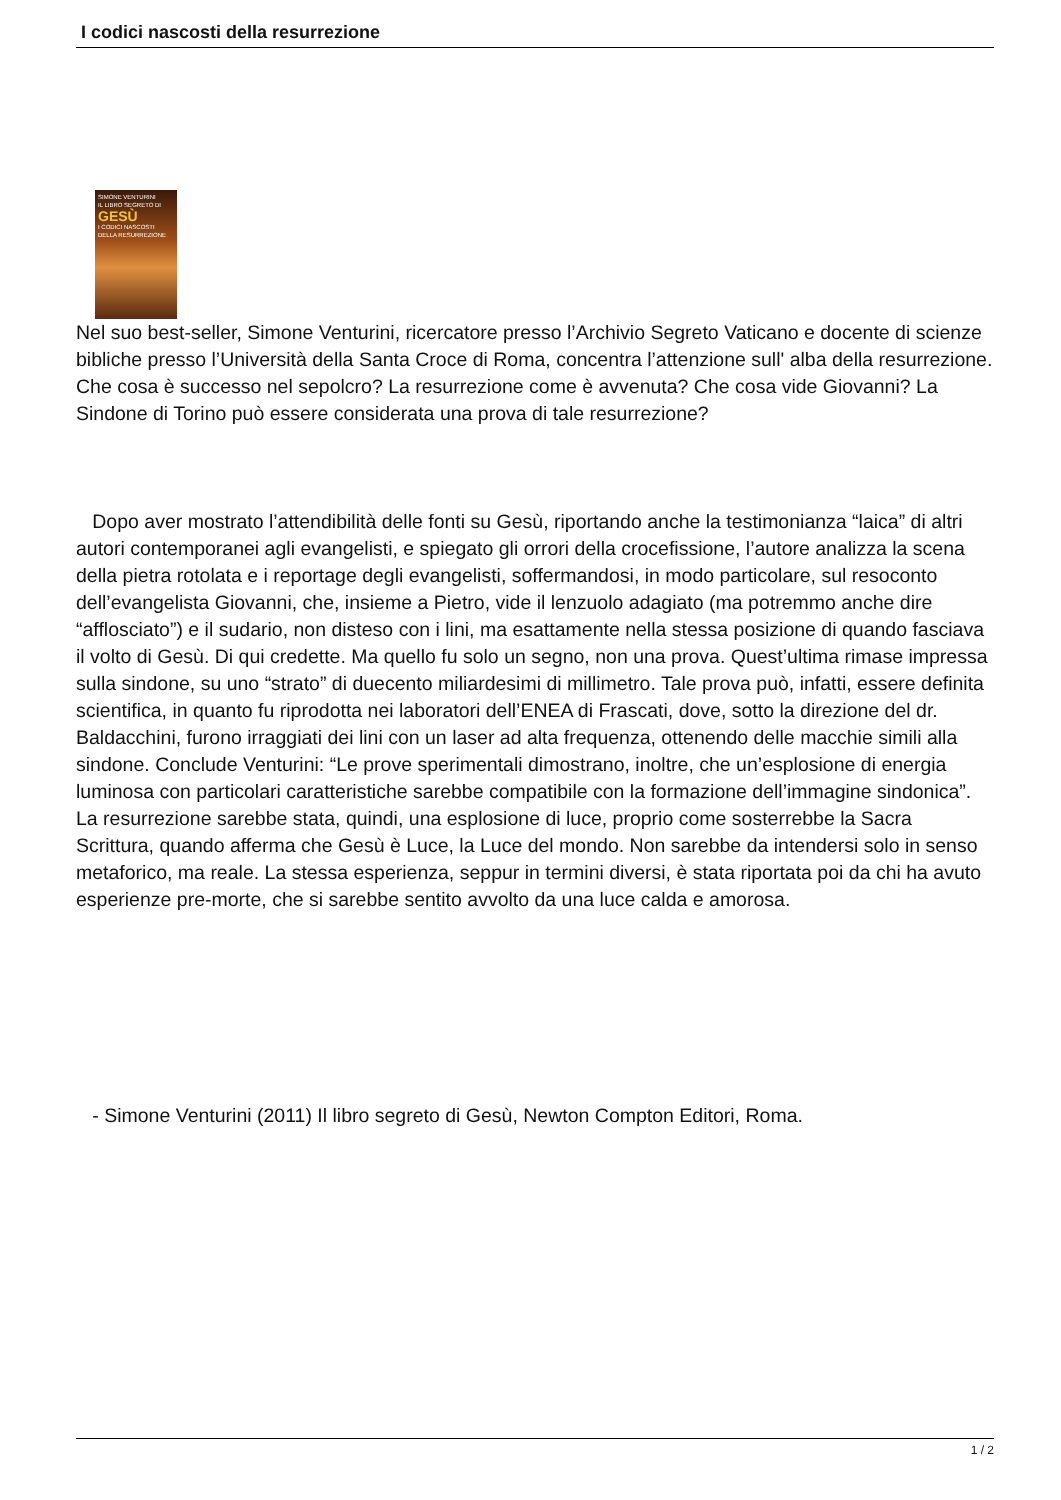I codici nascosti della resurrezione
SIMONE VENTURINI
IL LIBRO SEGRETO DI
GESÙ
I CODICI NASCOSTI DELLA RESURREZIONE
Nel suo best-seller, Simone Venturini, ricercatore presso l’Archivio Segreto Vaticano e docente di scienze bibliche presso l’Università della Santa Croce di Roma, concentra l’attenzione sull' alba della resurrezione. Che cosa è successo nel sepolcro? La resurrezione come è avvenuta? Che cosa vide Giovanni? La Sindone di Torino può essere considerata una prova di tale resurrezione?
Dopo aver mostrato l’attendibilità delle fonti su Gesù, riportando anche la testimonianza “laica” di altri autori contemporanei agli evangelisti, e spiegato gli orrori della crocefissione, l’autore analizza la scena della pietra rotolata e i reportage degli evangelisti, soffermandosi, in modo particolare, sul resoconto dell’evangelista Giovanni, che, insieme a Pietro, vide il lenzuolo adagiato (ma potremmo anche dire “afflosciato”) e il sudario, non disteso con i lini, ma esattamente nella stessa posizione di quando fasciava il volto di Gesù. Di qui credette. Ma quello fu solo un segno, non una prova. Quest’ultima rimase impressa sulla sindone, su uno “strato” di duecento miliardesimi di millimetro. Tale prova può, infatti, essere definita scientifica, in quanto fu riprodotta nei laboratori dell’ENEA di Frascati, dove, sotto la direzione del dr. Baldacchini, furono irraggiati dei lini con un laser ad alta frequenza, ottenendo delle macchie simili alla sindone. Conclude Venturini: “Le prove sperimentali dimostrano, inoltre, che un’esplosione di energia luminosa con particolari caratteristiche sarebbe compatibile con la formazione dell’immagine sindonica”. La resurrezione sarebbe stata, quindi, una esplosione di luce, proprio come sosterrebbe la Sacra Scrittura, quando afferma che Gesù è Luce, la Luce del mondo. Non sarebbe da intendersi solo in senso metaforico, ma reale. La stessa esperienza, seppur in termini diversi, è stata riportata poi da chi ha avuto esperienze pre-morte, che si sarebbe sentito avvolto da una luce calda e amorosa.
- Simone Venturini (2011) Il libro segreto di Gesù, Newton Compton Editori, Roma.
1 / 2